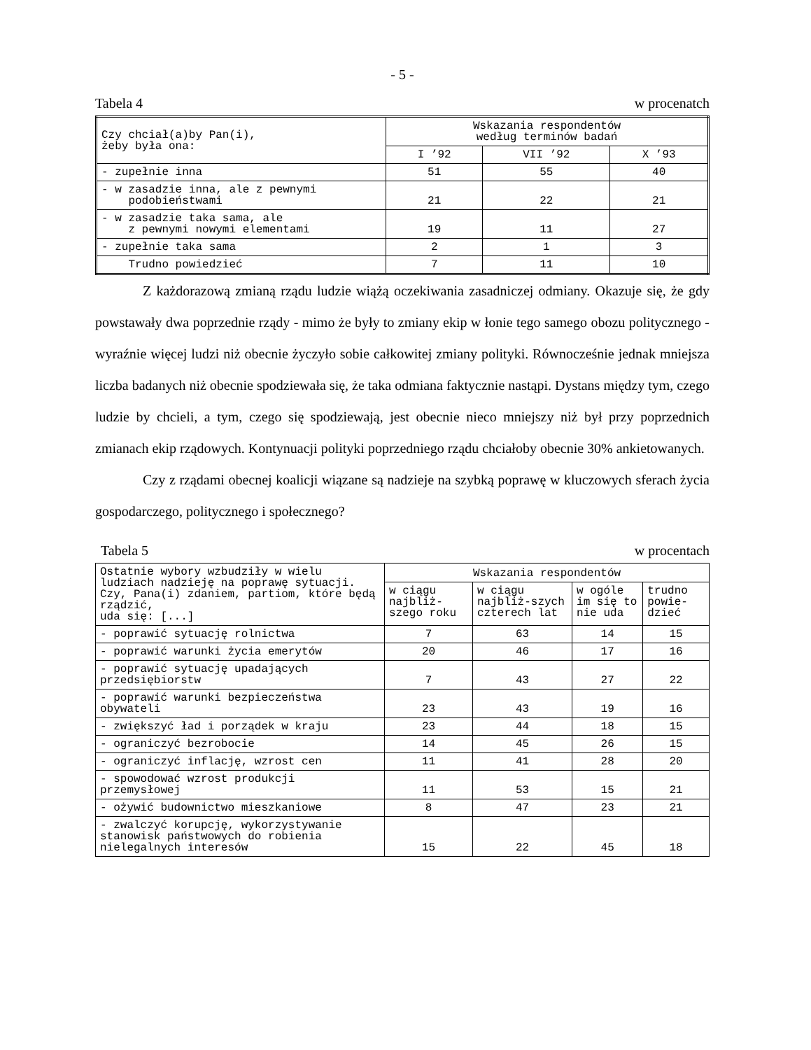- 5 -
Tabela 4 w procenatch
| Czy chciał(a)by Pan(i), żeby była ona: | Wskazania respondentów według terminów badań | | |
| --- | --- | --- | --- |
| | I ’92 | VII ’92 | X ’93 |
| - zupełnie inna | 51 | 55 | 40 |
| - w zasadzie inna, ale z pewnymi podobieństwami | 21 | 22 | 21 |
| - w zasadzie taka sama, ale z pewnymi nowymi elementami | 19 | 11 | 27 |
| - zupełnie taka sama | 2 | 1 | 3 |
| Trudno powiedzieć | 7 | 11 | 10 |
Z każdorazową zmianą rządu ludzie wiążą oczekiwania zasadniczej odmiany. Okazuje się, że gdy powstawały dwa poprzednie rządy - mimo że były to zmiany ekip w łonie tego samego obozu politycznego - wyraźnie więcej ludzi niż obecnie życzyło sobie całkowitej zmiany polityki. Równocześnie jednak mniejsza liczba badanych niż obecnie spodziewała się, że taka odmiana faktycznie nastąpi. Dystans między tym, czego ludzie by chcieli, a tym, czego się spodziewają, jest obecnie nieco mniejszy niż był przy poprzednich zmianach ekip rządowych. Kontynuacji polityki poprzedniego rządu chciałoby obecnie 30% ankietowanych.
Czy z rządami obecnej koalicji wiązane są nadzieje na szybką poprawę w kluczowych sferach życia gospodarczego, politycznego i społecznego?
Tabela 5 w procentach
| Ostatnie wybory wzbudziły w wielu ludziach nadzieję na poprawę sytuacji. Czy, Pana(i) zdaniem, partiom, które będą rządzić, uda się: [...] | Wskazania respondentów | | | |
| --- | --- | --- | --- | --- |
| | w ciągu najbliż-szego roku | w ciągu najbliż-szych czterech lat | w ogóle im się to nie uda | trudno powie-dzieć |
| - poprawić sytuację rolnictwa | 7 | 63 | 14 | 15 |
| - poprawić warunki życia emerytów | 20 | 46 | 17 | 16 |
| - poprawić sytuację upadających przedsiębiorstw | 7 | 43 | 27 | 22 |
| - poprawić warunki bezpieczeństwa obywateli | 23 | 43 | 19 | 16 |
| - zwiększyć ład i porządek w kraju | 23 | 44 | 18 | 15 |
| - ograniczyć bezrobocie | 14 | 45 | 26 | 15 |
| - ograniczyć inflację, wzrost cen | 11 | 41 | 28 | 20 |
| - spowodować wzrost produkcji przemysłowej | 11 | 53 | 15 | 21 |
| - ożywić budownictwo mieszkaniowe | 8 | 47 | 23 | 21 |
| - zwalczyć korupcję, wykorzystywanie stanowisk państwowych do robienia nielegalnych interesów | 15 | 22 | 45 | 18 |